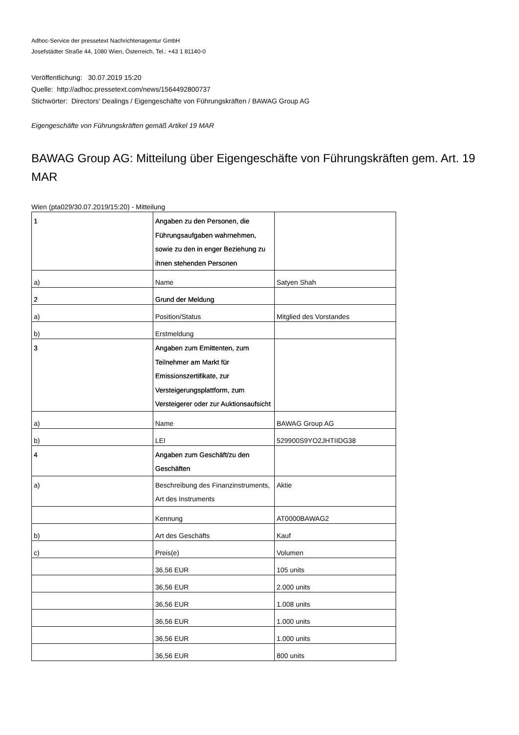Adhoc-Service der pressetext Nachrichtenagentur GmbH
Josefstädter Straße 44, 1080 Wien, Österreich, Tel.: +43 1 81140-0
Veröffentlichung: 30.07.2019 15:20
Quelle: http://adhoc.pressetext.com/news/1564492800737
Stichwörter: Directors' Dealings / Eigengeschäfte von Führungskräften / BAWAG Group AG
Eigengeschäfte von Führungskräften gemäß Artikel 19 MAR
BAWAG Group AG: Mitteilung über Eigengeschäfte von Führungskräften gem. Art. 19 MAR
Wien (pta029/30.07.2019/15:20) - Mitteilung
| 1 | Angaben zu den Personen, die Führungsaufgaben wahrnehmen, sowie zu den in enger Beziehung zu ihnen stehenden Personen | |
| a) | Name | Satyen Shah |
| 2 | Grund der Meldung | |
| a) | Position/Status | Mitglied des Vorstandes |
| b) | Erstmeldung | |
| 3 | Angaben zum Emittenten, zum Teilnehmer am Markt für Emissionszertifikate, zur Versteigerungsplattform, zum Versteigerer oder zur Auktionsaufsicht | |
| a) | Name | BAWAG Group AG |
| b) | LEI | 529900S9YO2JHTIIDG38 |
| 4 | Angaben zum Geschäft/zu den Geschäften | |
| a) | Beschreibung des Finanzinstruments, Art des Instruments | Aktie |
| | Kennung | AT0000BAWAG2 |
| b) | Art des Geschäfts | Kauf |
| c) | Preis(e) | Volumen |
| | 36,56 EUR | 105 units |
| | 36,56 EUR | 2.000 units |
| | 36,56 EUR | 1.008 units |
| | 36,56 EUR | 1.000 units |
| | 36,56 EUR | 1.000 units |
| | 36,56 EUR | 800 units |